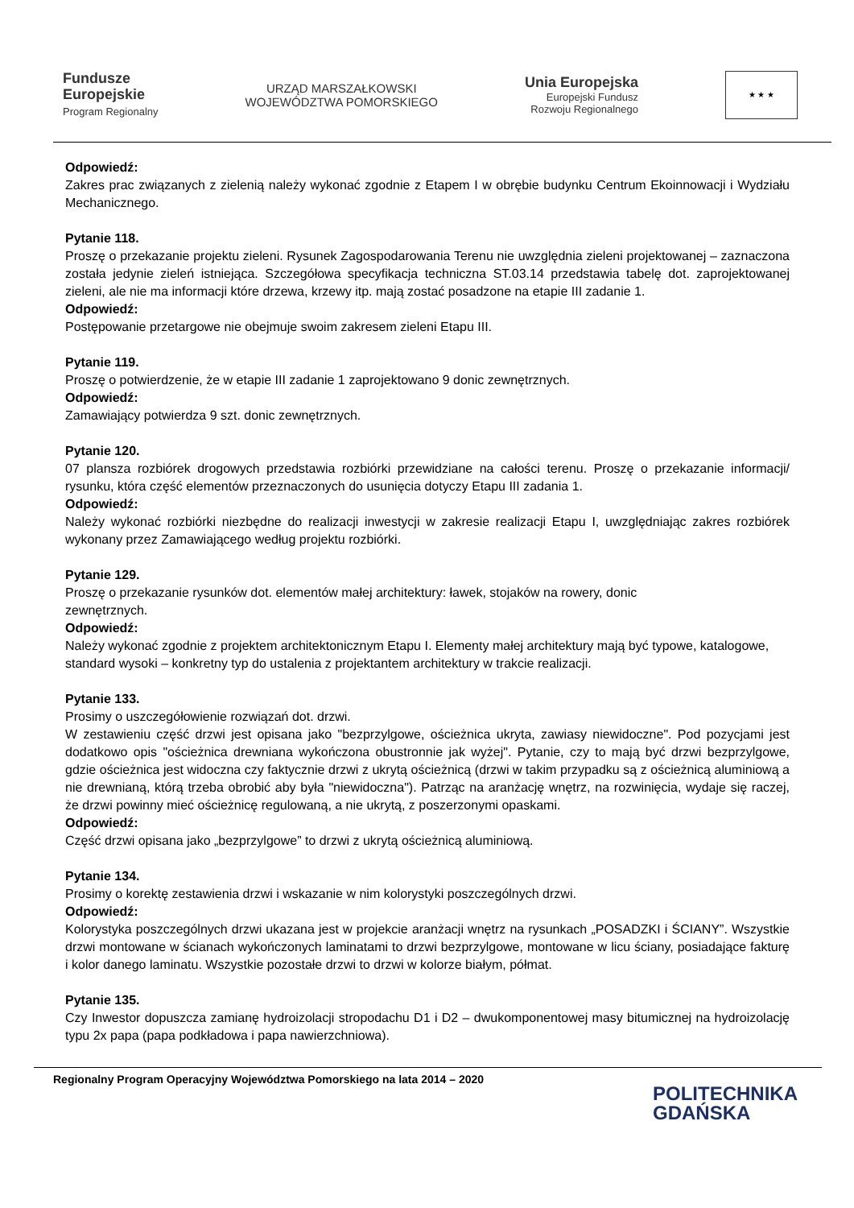Fundusze
Europejskie
Program Regionalny
URZĄD MARSZAŁKOWSKI
WOJEWÓDZTWA POMORSKIEGO
Unia Europejska
Europejski Fundusz
Rozwoju Regionalnego
★ ★ ★
Odpowiedź:
Zakres prac związanych z zielenią należy wykonać zgodnie z Etapem I w obrębie budynku Centrum Ekoinnowacji i Wydziału Mechanicznego.
Pytanie 118.
Proszę o przekazanie projektu zieleni. Rysunek Zagospodarowania Terenu nie uwzględnia zieleni projektowanej – zaznaczona została jedynie zieleń istniejąca. Szczegółowa specyfikacja techniczna ST.03.14 przedstawia tabelę dot. zaprojektowanej zieleni, ale nie ma informacji które drzewa, krzewy itp. mają zostać posadzone na etapie III zadanie 1.
Odpowiedź:
Postępowanie przetargowe nie obejmuje swoim zakresem zieleni Etapu III.
Pytanie 119.
Proszę o potwierdzenie, że w etapie III zadanie 1 zaprojektowano 9 donic zewnętrznych.
Odpowiedź:
Zamawiający potwierdza 9 szt. donic zewnętrznych.
Pytanie 120.
07 plansza rozbiórek drogowych przedstawia rozbiórki przewidziane na całości terenu. Proszę o przekazanie informacji/ rysunku, która część elementów przeznaczonych do usunięcia dotyczy Etapu III zadania 1.
Odpowiedź:
Należy wykonać rozbiórki niezbędne do realizacji inwestycji w zakresie realizacji Etapu I, uwzględniając zakres rozbiórek wykonany przez Zamawiającego według projektu rozbiórki.
Pytanie 129.
Proszę o przekazanie rysunków dot. elementów małej architektury: ławek, stojaków na rowery, donic
zewnętrznych.
Odpowiedź:
Należy wykonać zgodnie z projektem architektonicznym Etapu I. Elementy małej architektury mają być typowe, katalogowe, standard wysoki – konkretny typ do ustalenia z projektantem architektury w trakcie realizacji.
Pytanie 133.
Prosimy o uszczegółowienie rozwiązań dot. drzwi.
W zestawieniu część drzwi jest opisana jako "bezprzylgowe, ościeżnica ukryta, zawiasy niewidoczne". Pod pozycjami jest dodatkowo opis "ościeżnica drewniana wykończona obustronnie jak wyżej". Pytanie, czy to mają być drzwi bezprzylgowe, gdzie ościeżnica jest widoczna czy faktycznie drzwi z ukrytą ościeżnicą (drzwi w takim przypadku są z ościeżnicą aluminiową a nie drewnianą, którą trzeba obrobić aby była "niewidoczna"). Patrząc na aranżację wnętrz, na rozwinięcia, wydaje się raczej, że drzwi powinny mieć ościeżnicę regulowaną, a nie ukrytą, z poszerzonymi opaskami.
Odpowiedź:
Część drzwi opisana jako „bezprzylgowe” to drzwi z ukrytą ościeżnicą aluminiową.
Pytanie 134.
Prosimy o korektę zestawienia drzwi i wskazanie w nim kolorystyki poszczególnych drzwi.
Odpowiedź:
Kolorystyka poszczególnych drzwi ukazana jest w projekcie aranżacji wnętrz na rysunkach „POSADZKI i ŚCIANY”. Wszystkie drzwi montowane w ścianach wykończonych laminatami to drzwi bezprzylgowe, montowane w licu ściany, posiadające fakturę i kolor danego laminatu. Wszystkie pozostałe drzwi to drzwi w kolorze białym, półmat.
Pytanie 135.
Czy Inwestor dopuszcza zamianę hydroizolacji stropodachu D1 i D2 – dwukomponentowej masy bitumicznej na hydroizolację typu 2x papa (papa podkładowa i papa nawierzchniowa).
Regionalny Program Operacyjny Województwa Pomorskiego na lata 2014 – 2020
POLITECHNIKA
GDAŃSKA